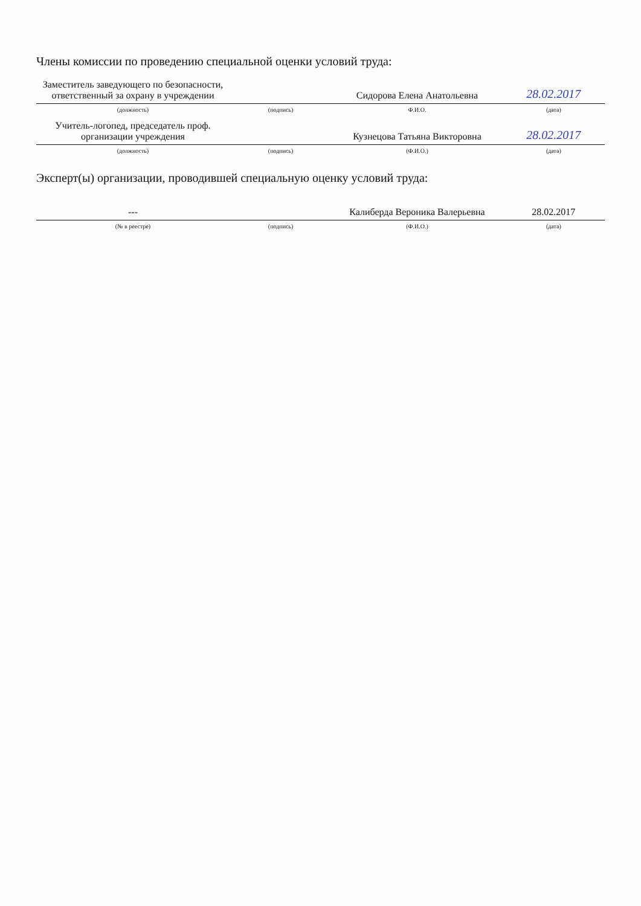Члены комиссии по проведению специальной оценки условий труда:
| Заместитель заведующего по безопасности, ответственный за охрану в учреждении | | Сидорова Елена Анатольевна | 28.02.2017 |
| (должность) | (подпись) | Ф.И.О. | (дата) |
| Учитель-логопед, председатель проф. организации учреждения | | Кузнецова Татьяна Викторовна | 28.02.2017 |
| (должность) | (подпись) | (Ф.И.О.) | (дата) |
Эксперт(ы) организации, проводившей специальную оценку условий труда:
| --- | | Калиберда Вероника Валерьевна | 28.02.2017 |
| (№ в реестре) | (подпись) | (Ф.И.О.) | (дата) |